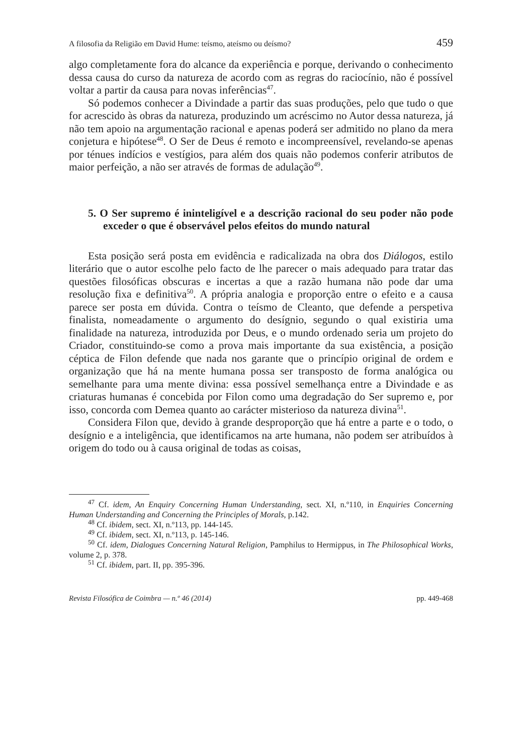A filosofia da Religião em David Hume: teísmo, ateísmo ou deísmo? 459
algo completamente fora do alcance da experiência e porque, derivando o conhecimento dessa causa do curso da natureza de acordo com as regras do raciocínio, não é possível voltar a partir da causa para novas inferências<sup>47</sup>.
Só podemos conhecer a Divindade a partir das suas produções, pelo que tudo o que for acrescido às obras da natureza, produzindo um acréscimo no Autor dessa natureza, já não tem apoio na argumentação racional e apenas poderá ser admitido no plano da mera conjetura e hipótese<sup>48</sup>. O Ser de Deus é remoto e incompreensível, revelando-se apenas por ténues indícios e vestígios, para além dos quais não podemos conferir atributos de maior perfeição, a não ser através de formas de adulação<sup>49</sup>.
5. O Ser supremo é ininteligível e a descrição racional do seu poder não pode exceder o que é observável pelos efeitos do mundo natural
Esta posição será posta em evidência e radicalizada na obra dos Diálogos, estilo literário que o autor escolhe pelo facto de lhe parecer o mais adequado para tratar das questões filosóficas obscuras e incertas a que a razão humana não pode dar uma resolução fixa e definitiva<sup>50</sup>. A própria analogia e proporção entre o efeito e a causa parece ser posta em dúvida. Contra o teísmo de Cleanto, que defende a perspetiva finalista, nomeadamente o argumento do desígnio, segundo o qual existiria uma finalidade na natureza, introduzida por Deus, e o mundo ordenado seria um projeto do Criador, constituindo-se como a prova mais importante da sua existência, a posição céptica de Filon defende que nada nos garante que o princípio original de ordem e organização que há na mente humana possa ser transposto de forma analógica ou semelhante para uma mente divina: essa possível semelhança entre a Divindade e as criaturas humanas é concebida por Filon como uma degradação do Ser supremo e, por isso, concorda com Demea quanto ao carácter misterioso da natureza divina<sup>51</sup>.
Considera Filon que, devido à grande desproporção que há entre a parte e o todo, o desígnio e a inteligência, que identificamos na arte humana, não podem ser atribuídos à origem do todo ou à causa original de todas as coisas,
<sup>47</sup> Cf. idem, An Enquiry Concerning Human Understanding, sect. XI, n.º110, in Enquiries Concerning Human Understanding and Concerning the Principles of Morals, p.142.
<sup>48</sup> Cf. ibidem, sect. XI, n.º113, pp. 144-145.
<sup>49</sup> Cf. ibidem, sect. XI, n.º113, p. 145-146.
<sup>50</sup> Cf. idem, Dialogues Concerning Natural Religion, Pamphilus to Hermippus, in The Philosophical Works, volume 2, p. 378.
<sup>51</sup> Cf. ibidem, part. II, pp. 395-396.
Revista Filosófica de Coimbra — n.º 46 (2014) pp. 449-468